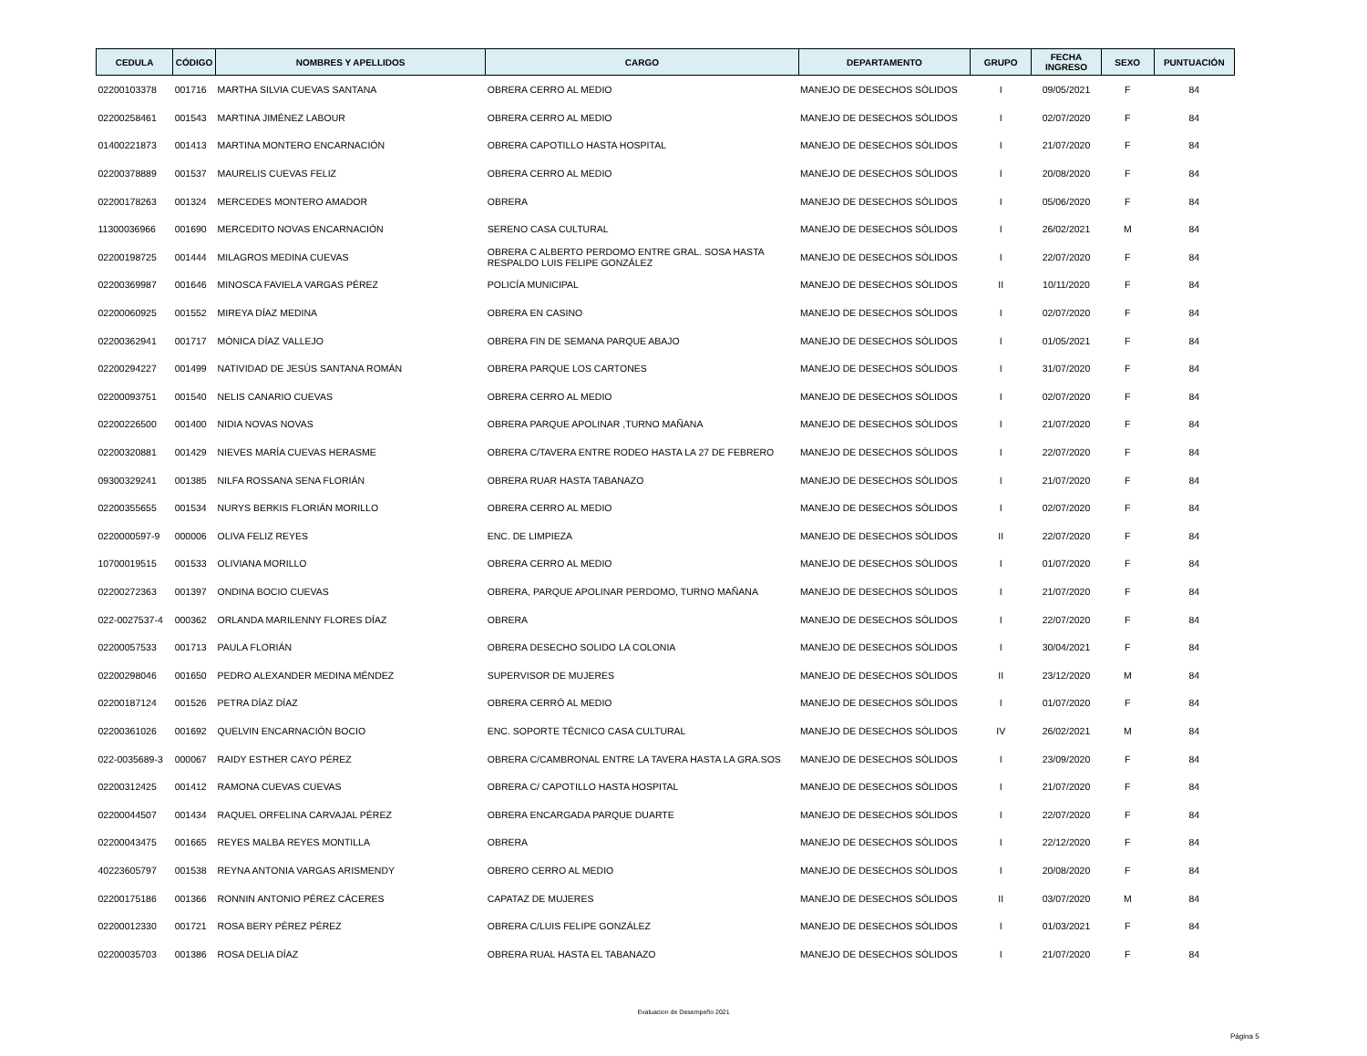| CEDULA | CÓDIGO | NOMBRES Y APELLIDOS | CARGO | DEPARTAMENTO | GRUPO | FECHA INGRESO | SEXO | PUNTUACIÓN |
| --- | --- | --- | --- | --- | --- | --- | --- | --- |
| 02200103378 | 001716 | MARTHA SILVIA CUEVAS SANTANA | OBRERA CERRO AL MEDIO | MANEJO DE DESECHOS SÓLIDOS | I | 09/05/2021 | F | 84 |
| 02200258461 | 001543 | MARTINA JIMÉNEZ LABOUR | OBRERA CERRO AL MEDIO | MANEJO DE DESECHOS SÓLIDOS | I | 02/07/2020 | F | 84 |
| 01400221873 | 001413 | MARTINA MONTERO ENCARNACIÓN | OBRERA CAPOTILLO HASTA HOSPITAL | MANEJO DE DESECHOS SÓLIDOS | I | 21/07/2020 | F | 84 |
| 02200378889 | 001537 | MAURELIS CUEVAS FELIZ | OBRERA CERRO AL MEDIO | MANEJO DE DESECHOS SÓLIDOS | I | 20/08/2020 | F | 84 |
| 02200178263 | 001324 | MERCEDES MONTERO AMADOR | OBRERA | MANEJO DE DESECHOS SÓLIDOS | I | 05/06/2020 | F | 84 |
| 11300036966 | 001690 | MERCEDITO NOVAS ENCARNACIÓN | SERENO CASA CULTURAL | MANEJO DE DESECHOS SÓLIDOS | I | 26/02/2021 | M | 84 |
| 02200198725 | 001444 | MILAGROS MEDINA CUEVAS | OBRERA C ALBERTO PERDOMO ENTRE GRAL. SOSA HASTA RESPALDO LUIS FELIPE GONZÁLEZ | MANEJO DE DESECHOS SÓLIDOS | I | 22/07/2020 | F | 84 |
| 02200369987 | 001646 | MINOSCA FAVIELA VARGAS PÉREZ | POLICÍA MUNICIPAL | MANEJO DE DESECHOS SÓLIDOS | II | 10/11/2020 | F | 84 |
| 02200060925 | 001552 | MIREYA DÍAZ MEDINA | OBRERA EN CASINO | MANEJO DE DESECHOS SÓLIDOS | I | 02/07/2020 | F | 84 |
| 02200362941 | 001717 | MÓNICA DÍAZ VALLEJO | OBRERA FIN DE SEMANA PARQUE ABAJO | MANEJO DE DESECHOS SÓLIDOS | I | 01/05/2021 | F | 84 |
| 02200294227 | 001499 | NATIVIDAD DE JESÚS SANTANA ROMÁN | OBRERA PARQUE LOS CARTONES | MANEJO DE DESECHOS SÓLIDOS | I | 31/07/2020 | F | 84 |
| 02200093751 | 001540 | NELIS CANARIO CUEVAS | OBRERA CERRO AL MEDIO | MANEJO DE DESECHOS SÓLIDOS | I | 02/07/2020 | F | 84 |
| 02200226500 | 001400 | NIDIA NOVAS NOVAS | OBRERA PARQUE APOLINAR ,TURNO MAÑANA | MANEJO DE DESECHOS SÓLIDOS | I | 21/07/2020 | F | 84 |
| 02200320881 | 001429 | NIEVES MARÍA CUEVAS HERASME | OBRERA C/TAVERA ENTRE RODEO HASTA LA 27 DE FEBRERO | MANEJO DE DESECHOS SÓLIDOS | I | 22/07/2020 | F | 84 |
| 09300329241 | 001385 | NILFA ROSSANA SENA FLORIÁN | OBRERA RUAR HASTA TABANAZO | MANEJO DE DESECHOS SÓLIDOS | I | 21/07/2020 | F | 84 |
| 02200355655 | 001534 | NURYS BERKIS FLORIÁN MORILLO | OBRERA CERRO AL MEDIO | MANEJO DE DESECHOS SÓLIDOS | I | 02/07/2020 | F | 84 |
| 0220000597-9 | 000006 | OLIVA FELIZ REYES | ENC. DE LIMPIEZA | MANEJO DE DESECHOS SÓLIDOS | II | 22/07/2020 | F | 84 |
| 10700019515 | 001533 | OLIVIANA MORILLO | OBRERA CERRO AL MEDIO | MANEJO DE DESECHOS SÓLIDOS | I | 01/07/2020 | F | 84 |
| 02200272363 | 001397 | ONDINA BOCIO CUEVAS | OBRERA, PARQUE APOLINAR PERDOMO, TURNO MAÑANA | MANEJO DE DESECHOS SÓLIDOS | I | 21/07/2020 | F | 84 |
| 022-0027537-4 | 000362 | ORLANDA MARILENNY FLORES DÍAZ | OBRERA | MANEJO DE DESECHOS SÓLIDOS | I | 22/07/2020 | F | 84 |
| 02200057533 | 001713 | PAULA FLORIÁN | OBRERA DESECHO SOLIDO LA COLONIA | MANEJO DE DESECHOS SÓLIDOS | I | 30/04/2021 | F | 84 |
| 02200298046 | 001650 | PEDRO ALEXANDER MEDINA MÉNDEZ | SUPERVISOR DE MUJERES | MANEJO DE DESECHOS SÓLIDOS | II | 23/12/2020 | M | 84 |
| 02200187124 | 001526 | PETRA DÍAZ DÍAZ | OBRERA CERRÓ AL MEDIO | MANEJO DE DESECHOS SÓLIDOS | I | 01/07/2020 | F | 84 |
| 02200361026 | 001692 | QUELVIN ENCARNACIÓN BOCIO | ENC. SOPORTE TÉCNICO CASA CULTURAL | MANEJO DE DESECHOS SÓLIDOS | IV | 26/02/2021 | M | 84 |
| 022-0035689-3 | 000067 | RAIDY ESTHER CAYO PÉREZ | OBRERA C/CAMBRONAL ENTRE LA TAVERA HASTA LA GRA.SOS | MANEJO DE DESECHOS SÓLIDOS | I | 23/09/2020 | F | 84 |
| 02200312425 | 001412 | RAMONA CUEVAS CUEVAS | OBRERA C/ CAPOTILLO HASTA HOSPITAL | MANEJO DE DESECHOS SÓLIDOS | I | 21/07/2020 | F | 84 |
| 02200044507 | 001434 | RAQUEL ORFELINA CARVAJAL PÉREZ | OBRERA ENCARGADA PARQUE DUARTE | MANEJO DE DESECHOS SÓLIDOS | I | 22/07/2020 | F | 84 |
| 02200043475 | 001665 | REYES MALBA REYES MONTILLA | OBRERA | MANEJO DE DESECHOS SÓLIDOS | I | 22/12/2020 | F | 84 |
| 40223605797 | 001538 | REYNA ANTONIA VARGAS ARISMENDY | OBRERO CERRO AL MEDIO | MANEJO DE DESECHOS SÓLIDOS | I | 20/08/2020 | F | 84 |
| 02200175186 | 001366 | RONNIN ANTONIO PÉREZ CÁCERES | CAPATAZ DE MUJERES | MANEJO DE DESECHOS SÓLIDOS | II | 03/07/2020 | M | 84 |
| 02200012330 | 001721 | ROSA BERY PÉREZ PÉREZ | OBRERA C/LUIS FELIPE GONZÁLEZ | MANEJO DE DESECHOS SÓLIDOS | I | 01/03/2021 | F | 84 |
| 02200035703 | 001386 | ROSA DELIA DÍAZ | OBRERA RUAL HASTA EL TABANAZO | MANEJO DE DESECHOS SÓLIDOS | I | 21/07/2020 | F | 84 |
Evaluacion de Desempeño 2021
Página 5